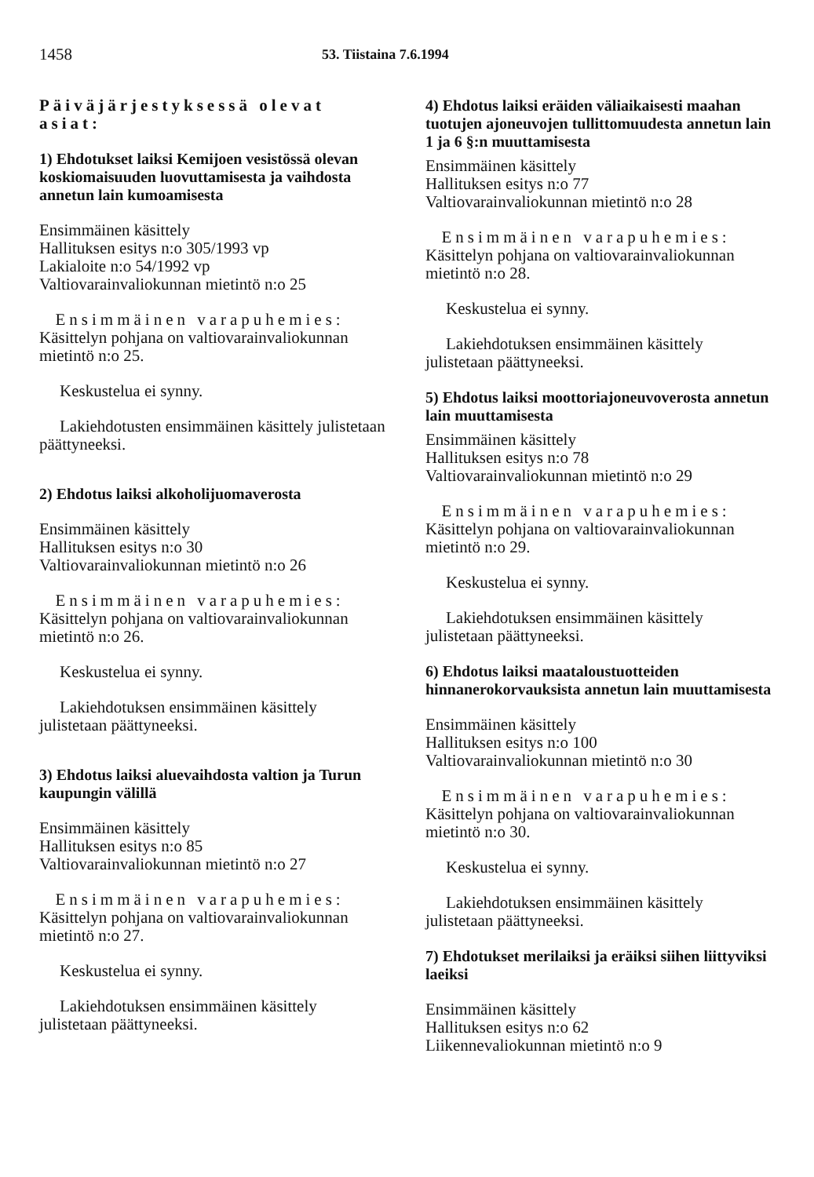1458 53. Tiistaina 7.6.1994
Päiväjärjestyksessä olevat asiat:
1) Ehdotukset laiksi Kemijoen vesistössä olevan koskiomaisuuden luovuttamisesta ja vaihdosta annetun lain kumoamisesta
Ensimmäinen käsittely
Hallituksen esitys n:o 305/1993 vp
Lakialoite n:o 54/1992 vp
Valtiovarainvaliokunnan mietintö n:o 25
Ensimmäinen varapuhemies: Käsittelyn pohjana on valtiovarainvaliokunnan mietintö n:o 25.
Keskustelua ei synny.
Lakiehdotusten ensimmäinen käsittely julistetaan päättyneeksi.
2) Ehdotus laiksi alkoholijuomaverosta
Ensimmäinen käsittely
Hallituksen esitys n:o 30
Valtiovarainvaliokunnan mietintö n:o 26
Ensimmäinen varapuhemies: Käsittelyn pohjana on valtiovarainvaliokunnan mietintö n:o 26.
Keskustelua ei synny.
Lakiehdotuksen ensimmäinen käsittely julistetaan päättyneeksi.
3) Ehdotus laiksi aluevaihdosta valtion ja Turun kaupungin välillä
Ensimmäinen käsittely
Hallituksen esitys n:o 85
Valtiovarainvaliokunnan mietintö n:o 27
Ensimmäinen varapuhemies: Käsittelyn pohjana on valtiovarainvaliokunnan mietintö n:o 27.
Keskustelua ei synny.
Lakiehdotuksen ensimmäinen käsittely julistetaan päättyneeksi.
4) Ehdotus laiksi eräiden väliaikaisesti maahan tuotujen ajoneuvojen tullittomuudesta annetun lain 1 ja 6 §:n muuttamisesta
Ensimmäinen käsittely
Hallituksen esitys n:o 77
Valtiovarainvaliokunnan mietintö n:o 28
Ensimmäinen varapuhemies: Käsittelyn pohjana on valtiovarainvaliokunnan mietintö n:o 28.
Keskustelua ei synny.
Lakiehdotuksen ensimmäinen käsittely julistetaan päättyneeksi.
5) Ehdotus laiksi moottoriajoneuvoverosta annetun lain muuttamisesta
Ensimmäinen käsittely
Hallituksen esitys n:o 78
Valtiovarainvaliokunnan mietintö n:o 29
Ensimmäinen varapuhemies: Käsittelyn pohjana on valtiovarainvaliokunnan mietintö n:o 29.
Keskustelua ei synny.
Lakiehdotuksen ensimmäinen käsittely julistetaan päättyneeksi.
6) Ehdotus laiksi maataloustuotteiden hinnanerokorvauksista annetun lain muuttamisesta
Ensimmäinen käsittely
Hallituksen esitys n:o 100
Valtiovarainvaliokunnan mietintö n:o 30
Ensimmäinen varapuhemies: Käsittelyn pohjana on valtiovarainvaliokunnan mietintö n:o 30.
Keskustelua ei synny.
Lakiehdotuksen ensimmäinen käsittely julistetaan päättyneeksi.
7) Ehdotukset merilaiksi ja eräiksi siihen liittyviksi laeiksi
Ensimmäinen käsittely
Hallituksen esitys n:o 62
Liikennevaliokunnan mietintö n:o 9